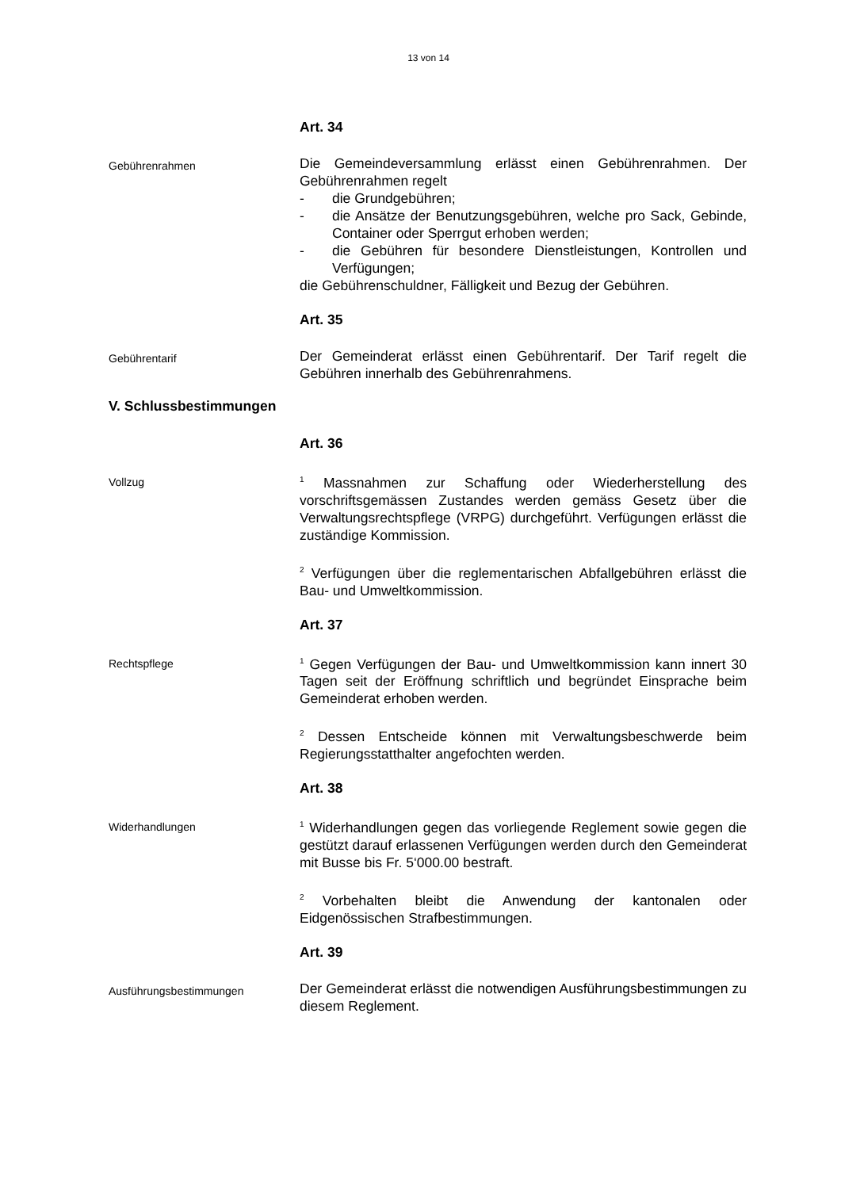13 von 14
Art. 34
Gebührenrahmen
Die Gemeindeversammlung erlässt einen Gebührenrahmen. Der Gebührenrahmen regelt
- die Grundgebühren;
- die Ansätze der Benutzungsgebühren, welche pro Sack, Gebinde, Container oder Sperrgut erhoben werden;
- die Gebühren für besondere Dienstleistungen, Kontrollen und Verfügungen;
die Gebührenschuldner, Fälligkeit und Bezug der Gebühren.
Art. 35
Gebührentarif
Der Gemeinderat erlässt einen Gebührentarif. Der Tarif regelt die Gebühren innerhalb des Gebührenrahmens.
V. Schlussbestimmungen
Art. 36
Vollzug
<sup>1</sup> Massnahmen zur Schaffung oder Wiederherstellung des vorschriftsgemässen Zustandes werden gemäss Gesetz über die Verwaltungsrechtspflege (VRPG) durchgeführt. Verfügungen erlässt die zuständige Kommission.
<sup>2</sup> Verfügungen über die reglementarischen Abfallgebühren erlässt die Bau- und Umweltkommission.
Art. 37
Rechtspflege
<sup>1</sup> Gegen Verfügungen der Bau- und Umweltkommission kann innert 30 Tagen seit der Eröffnung schriftlich und begründet Einsprache beim Gemeinderat erhoben werden.
<sup>2</sup> Dessen Entscheide können mit Verwaltungsbeschwerde beim Regierungsstatthalter angefochten werden.
Art. 38
Widerhandlungen
<sup>1</sup> Widerhandlungen gegen das vorliegende Reglement sowie gegen die gestützt darauf erlassenen Verfügungen werden durch den Gemeinderat mit Busse bis Fr. 5‘000.00 bestraft.
<sup>2</sup> Vorbehalten bleibt die Anwendung der kantonalen oder Eidgenössischen Strafbestimmungen.
Art. 39
Ausführungsbestimmungen
Der Gemeinderat erlässt die notwendigen Ausführungsbestimmungen zu diesem Reglement.